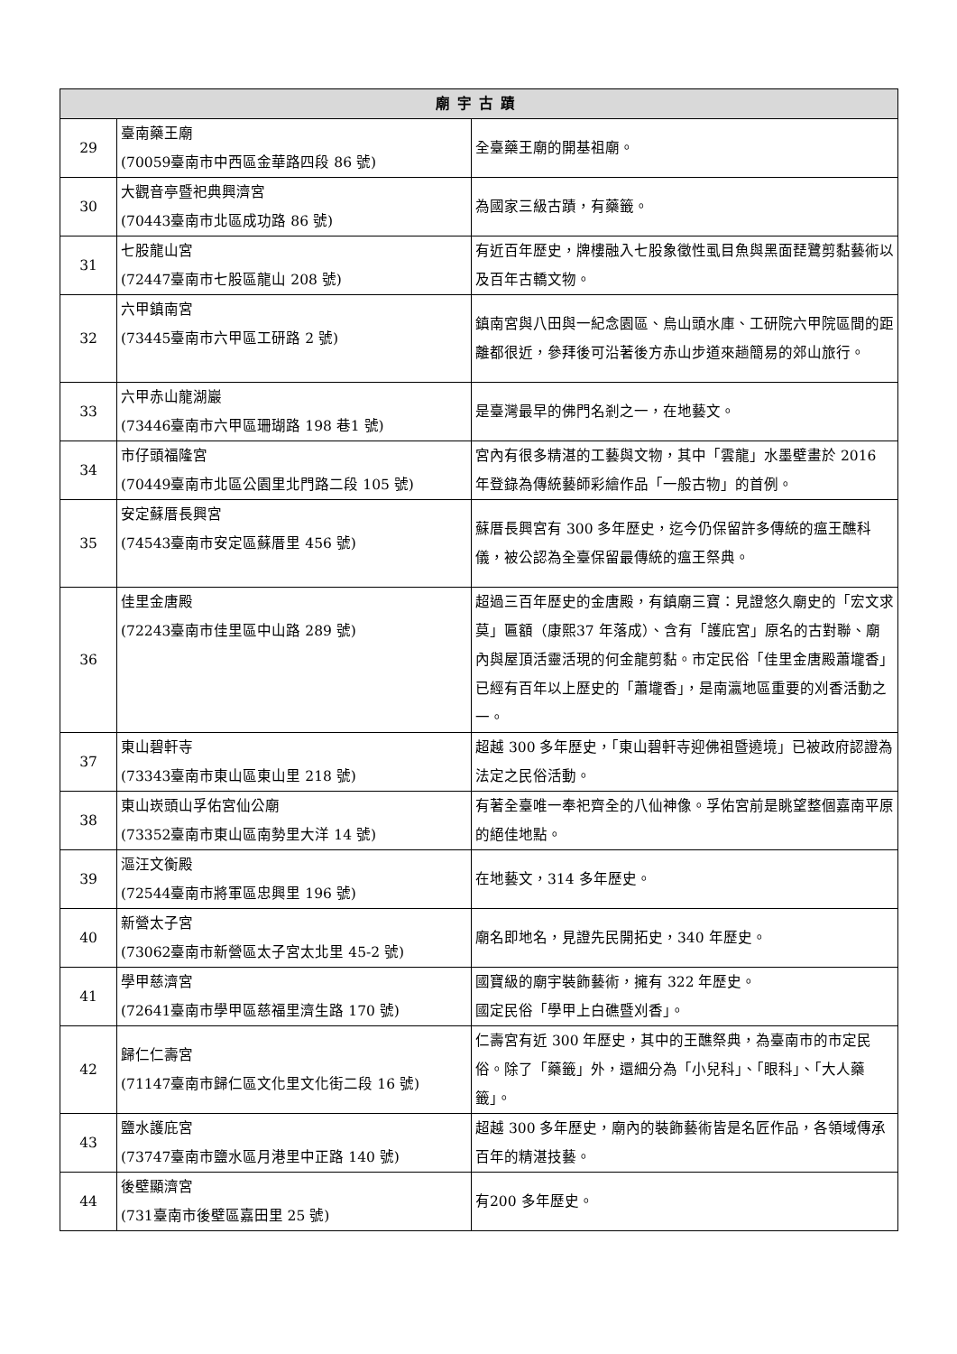| 廟宇古蹟 | | |
| --- | --- | --- |
| 29 | 臺南藥王廟 (70059臺南市中西區金華路四段 86 號) | 全臺藥王廟的開基祖廟。 |
| 30 | 大觀音亭暨祀典興濟宮 (70443臺南市北區成功路 86 號) | 為國家三級古蹟，有藥籤。 |
| 31 | 七股龍山宮 (72447臺南市七股區龍山 208 號) | 有近百年歷史，牌樓融入七股象徵性虱目魚與黑面琵鷺剪黏藝術以及百年古轎文物。 |
| 32 | 六甲鎮南宮 (73445臺南市六甲區工研路 2 號) | 鎮南宮與八田與一紀念園區、烏山頭水庫、工研院六甲院區間的距離都很近，參拜後可沿著後方赤山步道來趟簡易的郊山旅行。 |
| 33 | 六甲赤山龍湖巖 (73446臺南市六甲區珊瑚路 198 巷1 號) | 是臺灣最早的佛門名剎之一，在地藝文。 |
| 34 | 市仔頭福隆宮 (70449臺南市北區公園里北門路二段 105 號) | 宮內有很多精湛的工藝與文物，其中「雲龍」水墨壁畫於 2016 年登錄為傳統藝師彩繪作品「一般古物」的首例。 |
| 35 | 安定蘇厝長興宮 (74543臺南市安定區蘇厝里 456 號) | 蘇厝長興宮有 300 多年歷史，迄今仍保留許多傳統的瘟王醮科儀，被公認為全臺保留最傳統的瘟王祭典。 |
| 36 | 佳里金唐殿 (72243臺南市佳里區中山路 289 號) | 超過三百年歷史的金唐殿，有鎮廟三寶：見證悠久廟史的「宏文求莫」匾額（康熙37 年落成）、含有「護庇宮」原名的古對聯、廟內與屋頂活靈活現的何金龍剪黏。市定民俗「佳里金唐殿蕭壠香」 已經有百年以上歷史的「蕭壠香」，是南瀛地區重要的刈香活動之一。 |
| 37 | 東山碧軒寺 (73343臺南市東山區東山里 218 號) | 超越 300 多年歷史，「東山碧軒寺迎佛祖暨遶境」已被政府認證為法定之民俗活動。 |
| 38 | 東山崁頭山孚佑宮仙公廟 (73352臺南市東山區南勢里大洋 14 號) | 有著全臺唯一奉祀齊全的八仙神像。孚佑宮前是眺望整個嘉南平原的絕佳地點。 |
| 39 | 漚汪文衡殿 (72544臺南市將軍區忠興里 196 號) | 在地藝文，314 多年歷史。 |
| 40 | 新營太子宮 (73062臺南市新營區太子宮太北里 45-2 號) | 廟名即地名，見證先民開拓史，340 年歷史。 |
| 41 | 學甲慈濟宮 (72641臺南市學甲區慈福里濟生路 170 號) | 國寶級的廟宇裝飾藝術，擁有 322 年歷史。 國定民俗「學甲上白礁暨刈香」。 |
| 42 | 歸仁仁壽宮 (71147臺南市歸仁區文化里文化街二段 16 號) | 仁壽宮有近 300 年歷史，其中的王醮祭典，為臺南市的市定民俗。除了「藥籤」外，還細分為「小兒科」、「眼科」、「大人藥籤」。 |
| 43 | 鹽水護庇宮 (73747臺南市鹽水區月港里中正路 140 號) | 超越 300 多年歷史，廟內的裝飾藝術皆是名匠作品，各領域傳承百年的精湛技藝。 |
| 44 | 後壁顯濟宮 (731臺南市後壁區嘉田里 25 號) | 有200 多年歷史。 |